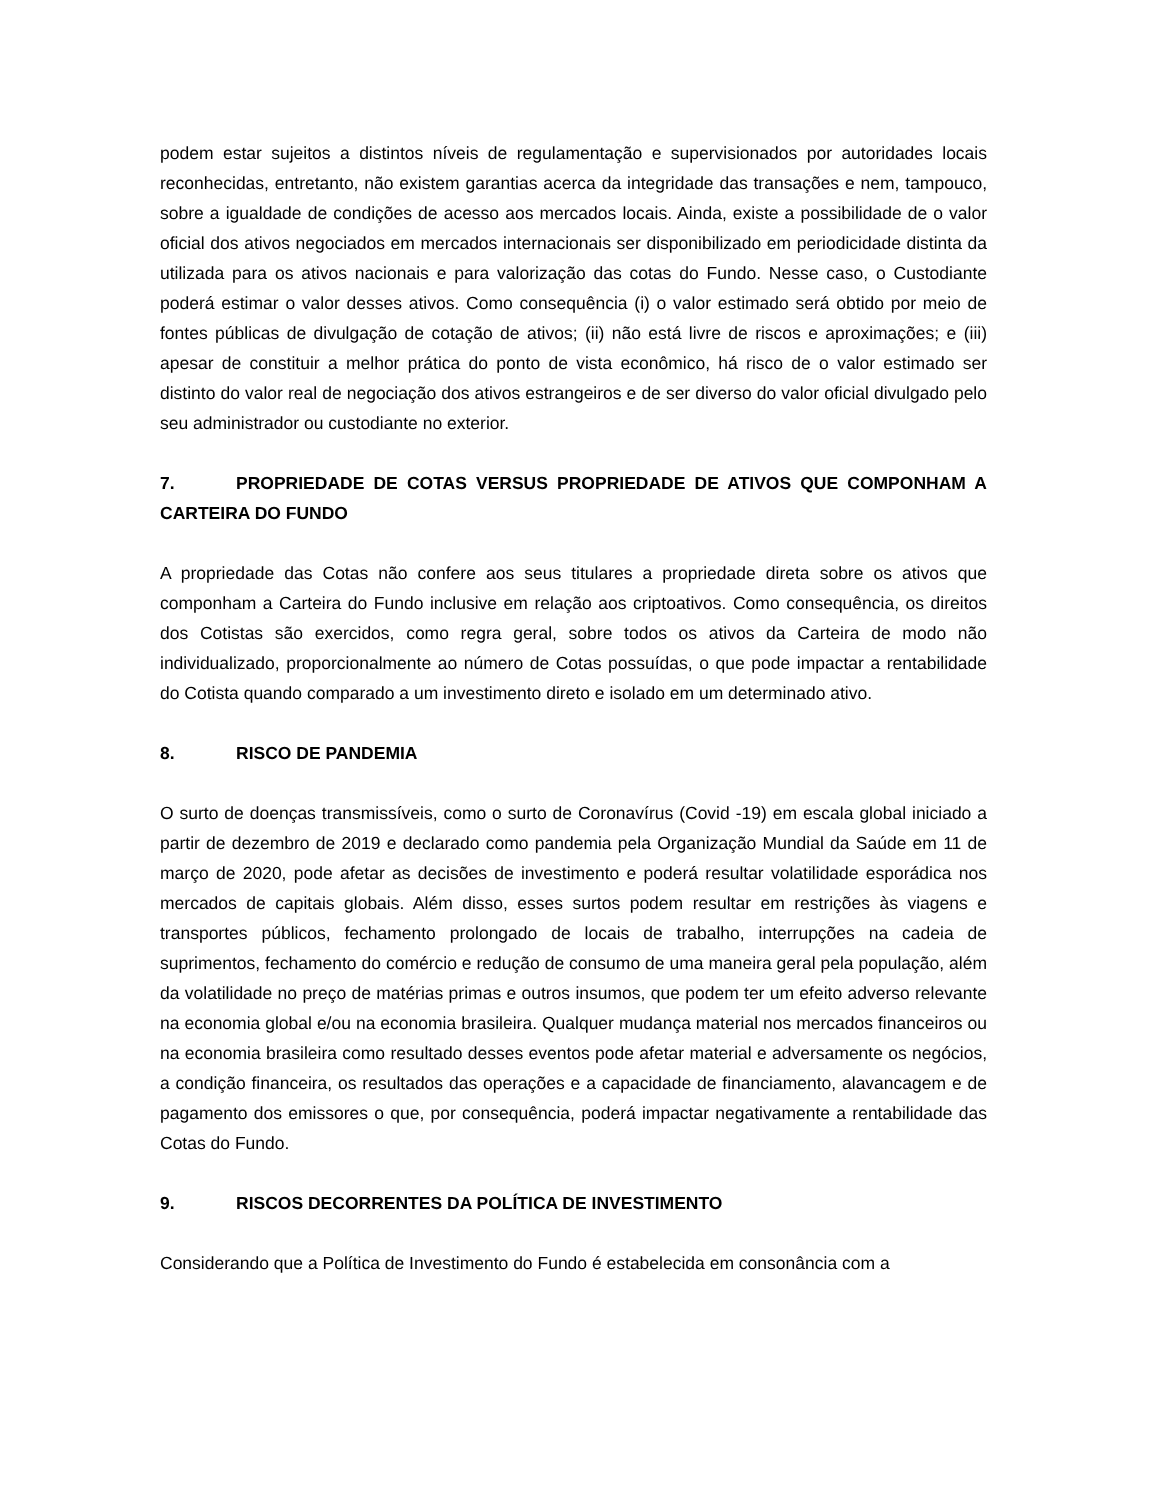podem estar sujeitos a distintos níveis de regulamentação e supervisionados por autoridades locais reconhecidas, entretanto, não existem garantias acerca da integridade das transações e nem, tampouco, sobre a igualdade de condições de acesso aos mercados locais. Ainda, existe a possibilidade de o valor oficial dos ativos negociados em mercados internacionais ser disponibilizado em periodicidade distinta da utilizada para os ativos nacionais e para valorização das cotas do Fundo. Nesse caso, o Custodiante poderá estimar o valor desses ativos. Como consequência (i) o valor estimado será obtido por meio de fontes públicas de divulgação de cotação de ativos; (ii) não está livre de riscos e aproximações; e (iii) apesar de constituir a melhor prática do ponto de vista econômico, há risco de o valor estimado ser distinto do valor real de negociação dos ativos estrangeiros e de ser diverso do valor oficial divulgado pelo seu administrador ou custodiante no exterior.
7. PROPRIEDADE DE COTAS VERSUS PROPRIEDADE DE ATIVOS QUE COMPONHAM A CARTEIRA DO FUNDO
A propriedade das Cotas não confere aos seus titulares a propriedade direta sobre os ativos que componham a Carteira do Fundo inclusive em relação aos criptoativos. Como consequência, os direitos dos Cotistas são exercidos, como regra geral, sobre todos os ativos da Carteira de modo não individualizado, proporcionalmente ao número de Cotas possuídas, o que pode impactar a rentabilidade do Cotista quando comparado a um investimento direto e isolado em um determinado ativo.
8. RISCO DE PANDEMIA
O surto de doenças transmissíveis, como o surto de Coronavírus (Covid -19) em escala global iniciado a partir de dezembro de 2019 e declarado como pandemia pela Organização Mundial da Saúde em 11 de março de 2020, pode afetar as decisões de investimento e poderá resultar volatilidade esporádica nos mercados de capitais globais. Além disso, esses surtos podem resultar em restrições às viagens e transportes públicos, fechamento prolongado de locais de trabalho, interrupções na cadeia de suprimentos, fechamento do comércio e redução de consumo de uma maneira geral pela população, além da volatilidade no preço de matérias primas e outros insumos, que podem ter um efeito adverso relevante na economia global e/ou na economia brasileira. Qualquer mudança material nos mercados financeiros ou na economia brasileira como resultado desses eventos pode afetar material e adversamente os negócios, a condição financeira, os resultados das operações e a capacidade de financiamento, alavancagem e de pagamento dos emissores o que, por consequência, poderá impactar negativamente a rentabilidade das Cotas do Fundo.
9. RISCOS DECORRENTES DA POLÍTICA DE INVESTIMENTO
Considerando que a Política de Investimento do Fundo é estabelecida em consonância com a